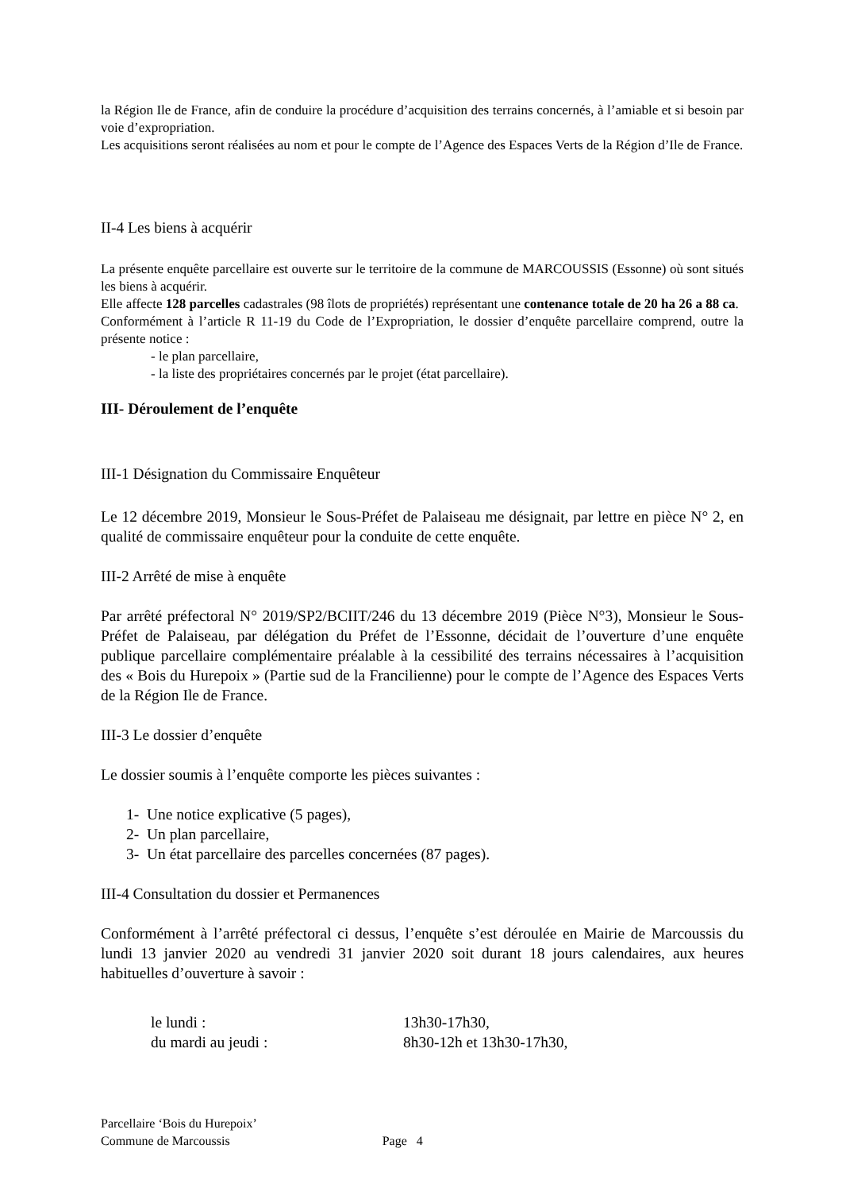la Région Ile de France, afin de conduire la procédure d’acquisition des terrains concernés, à l’amiable et si besoin par voie d’expropriation.
Les acquisitions seront réalisées au nom et pour le compte de l’Agence des Espaces Verts de la Région d’Ile de France.
II-4 Les biens à acquérir
La présente enquête parcellaire est ouverte sur le territoire de la commune de MARCOUSSIS (Essonne) où sont situés les biens à acquérir.
Elle affecte 128 parcelles cadastrales (98 îlots de propriétés) représentant une contenance totale de 20 ha 26 a 88 ca.
Conformément à l’article R 11-19 du Code de l’Expropriation, le dossier d’enquête parcellaire comprend, outre la présente notice :
- le plan parcellaire,
- la liste des propriétaires concernés par le projet (état parcellaire).
III- Déroulement de l’enquête
III-1 Désignation du Commissaire Enquêteur
Le 12 décembre 2019, Monsieur le Sous-Préfet de Palaiseau me désignait, par lettre en pièce N° 2, en qualité de commissaire enquêteur pour la conduite de cette enquête.
III-2 Arrêté de mise à enquête
Par arrêté préfectoral N° 2019/SP2/BCIIT/246 du 13 décembre 2019 (Pièce N°3), Monsieur le Sous-Préfet de Palaiseau, par délégation du Préfet de l’Essonne, décidait de l’ouverture d’une enquête publique parcellaire complémentaire préalable à la cessibilité des terrains nécessaires à l’acquisition des « Bois du Hurepoix » (Partie sud de la Francilienne) pour le compte de l’Agence des Espaces Verts de la Région Ile de France.
III-3 Le dossier d’enquête
Le dossier soumis à l’enquête comporte les pièces suivantes :
1- Une notice explicative (5 pages),
2- Un plan parcellaire,
3- Un état parcellaire des parcelles concernées (87 pages).
III-4 Consultation du dossier et Permanences
Conformément à l’arrêté préfectoral ci dessus, l’enquête s’est déroulée en Mairie de Marcoussis du lundi 13 janvier 2020 au vendredi 31 janvier 2020 soit durant 18 jours calendaires, aux heures habituelles d’ouverture à savoir :
| le lundi : | 13h30-17h30, |
| du mardi au jeudi : | 8h30-12h et 13h30-17h30, |
Parcellaire ‘Bois du Hurepoix’
Commune de Marcoussis Page 4